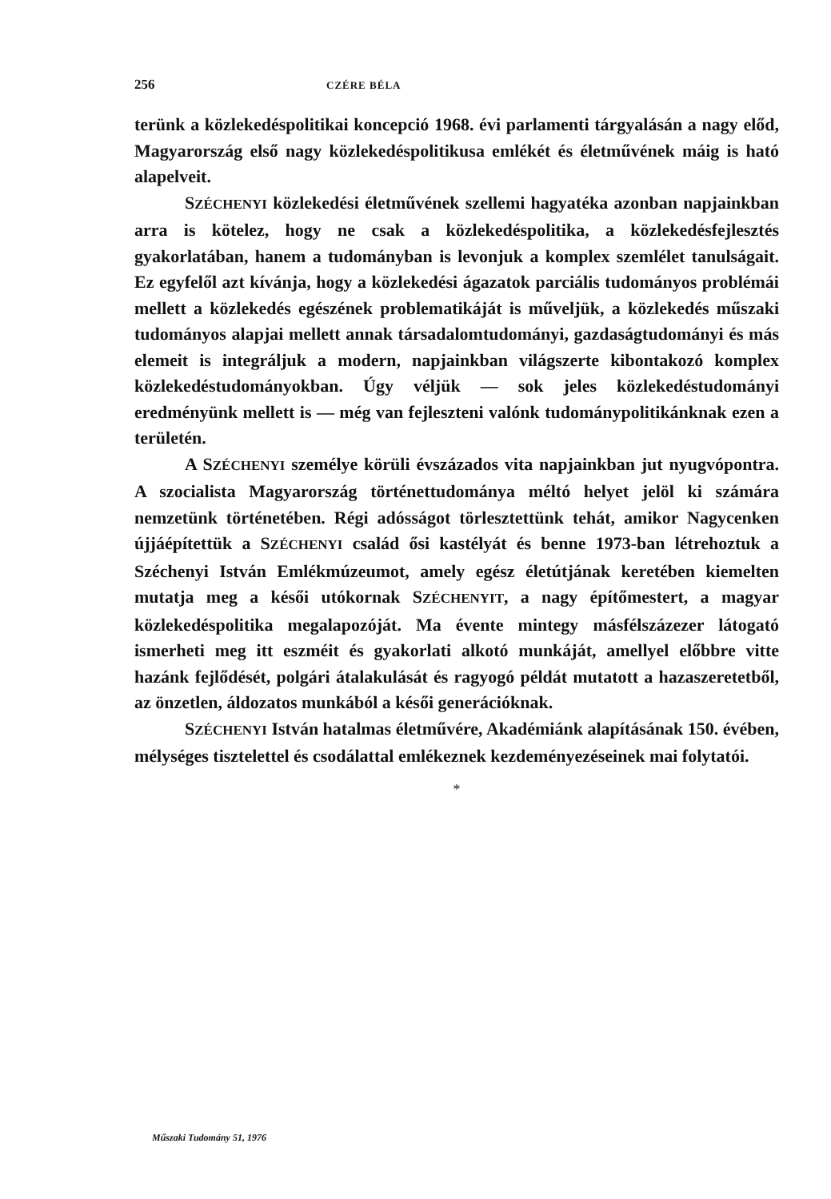256 CZÉRE BÉLA
terünk a közlekedéspolitikai koncepció 1968. évi parlamenti tárgyalásán a nagy előd, Magyarország első nagy közlekedéspolitikusa emlékét és életművének máig is ható alapelveit.
SZÉCHENYI közlekedési életművének szellemi hagyatéka azonban napjainkban arra is kötelez, hogy ne csak a közlekedéspolitika, a közlekedésfejlesztés gyakorlatában, hanem a tudományban is levonjuk a komplex szemlélet tanulságait. Ez egyfelől azt kívánja, hogy a közlekedési ágazatok parciális tudományos problémái mellett a közlekedés egészének problematikáját is műveljük, a közlekedés műszaki tudományos alapjai mellett annak társadalomtudományi, gazdaságtudományi és más elemeit is integráljuk a modern, napjainkban világszerte kibontakozó komplex közlekedéstudományokban. Úgy véljük — sok jeles közlekedéstudományi eredményünk mellett is — még van fejleszteni valónk tudománypolitikánknak ezen a területén.
A SZÉCHENYI személye körüli évszázados vita napjainkban jut nyugvópontra. A szocialista Magyarország történettudománya méltó helyet jelöl ki számára nemzetünk történetében. Régi adósságot törlesztettünk tehát, amikor Nagycenken újjáépítettük a SZÉCHENYI család ősi kastélyát és benne 1973-ban létrehoztuk a Széchenyi István Emlékmúzeumot, amely egész életútjának keretében kiemelten mutatja meg a késői utókornak SZÉCHENYIT, a nagy építőmestert, a magyar közlekedéspolitika megalapozóját. Ma évente mintegy másfélszázezer látogató ismerheti meg itt eszméit és gyakorlati alkotó munkáját, amellyel előbbre vitte hazánk fejlődését, polgári átalakulását és ragyogó példát mutatott a hazaszeretetből, az önzetlen, áldozatos munkából a késői generációknak.
SZÉCHENYI István hatalmas életművére, Akadémiánk alapításának 150. évében, mélységes tisztelettel és csodálattal emlékeznek kezdeményezéseinek mai folytatói.
*
Műszaki Tudomány 51, 1976